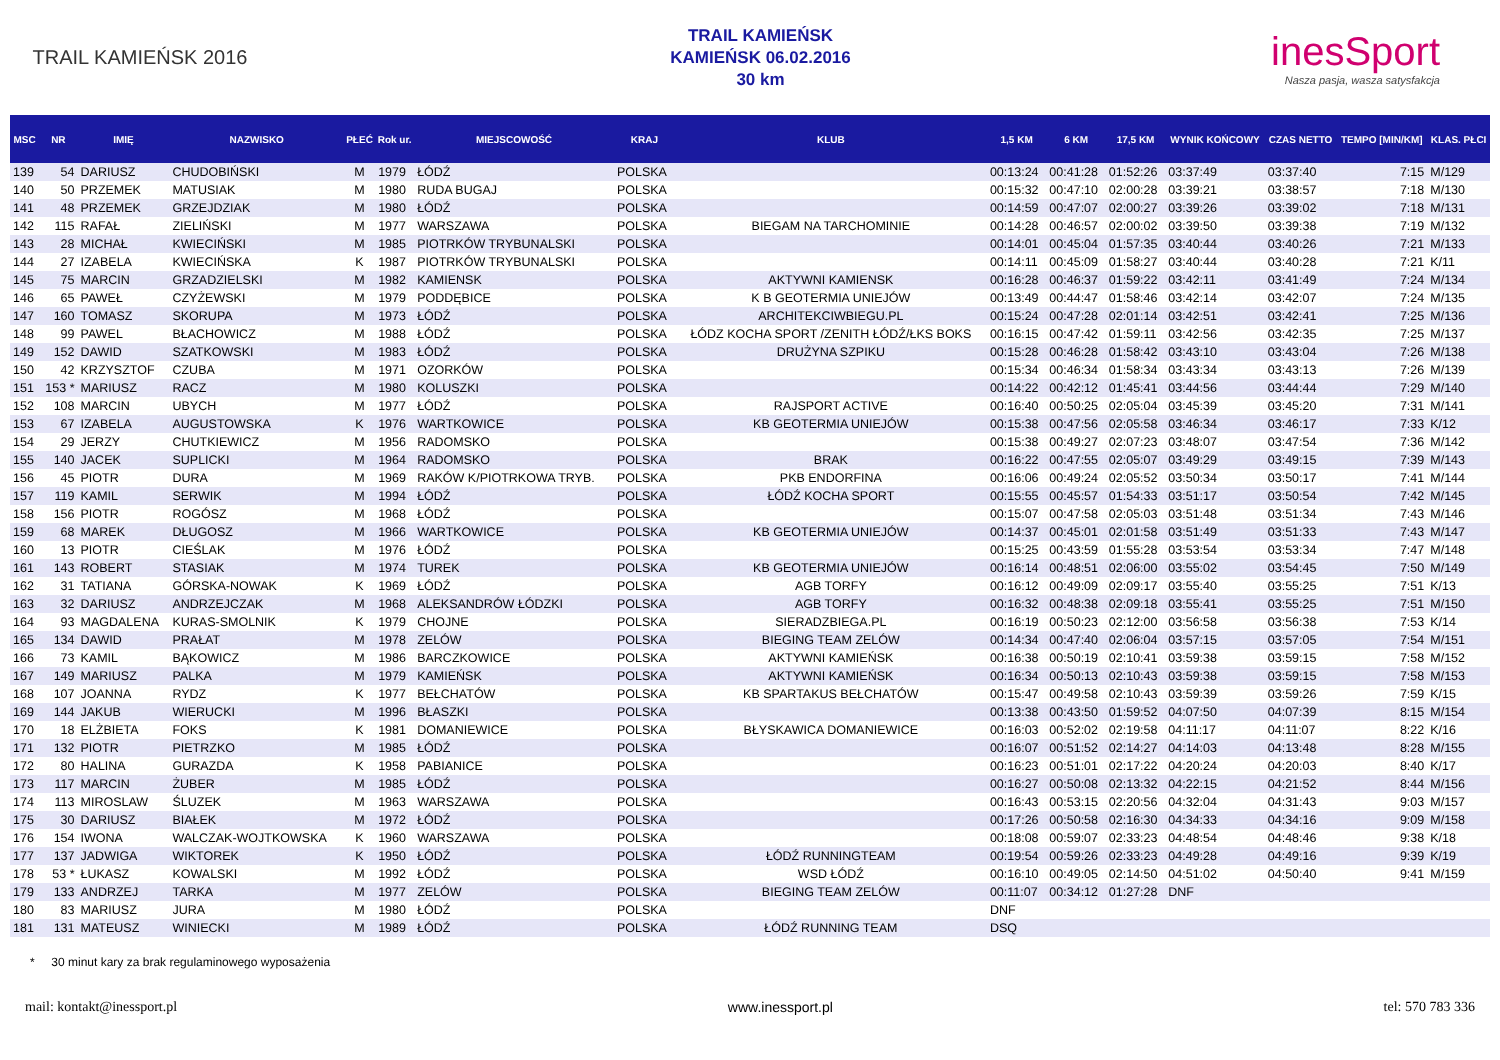TRAIL KAMIEŃSK 2016
TRAIL KAMIEŃSK
KAMIEŃSK 06.02.2016
30 km
inesSport
Nasza pasja, wasza satysfakcja
| MSC | NR | IMIĘ | NAZWISKO | PŁEĆ | Rok ur. | MIEJSCOWOŚĆ | KRAJ | KLUB | 1,5 KM | 6 KM | 17,5 KM | WYNIK KOŃCOWY | CZAS NETTO | TEMPO [MIN/KM] | KLAS. PŁCI |
| --- | --- | --- | --- | --- | --- | --- | --- | --- | --- | --- | --- | --- | --- | --- | --- |
| 139 | 54 | DARIUSZ | CHUDOBIŃSKI | M | 1979 | ŁÓDŹ | POLSKA | | 00:13:24 | 00:41:28 | 01:52:26 | 03:37:49 | 03:37:40 | 7:15 | M/129 |
| 140 | 50 | PRZEMEK | MATUSIAK | M | 1980 | RUDA BUGAJ | POLSKA | | 00:15:32 | 00:47:10 | 02:00:28 | 03:39:21 | 03:38:57 | 7:18 | M/130 |
| 141 | 48 | PRZEMEK | GRZEJDZIAK | M | 1980 | ŁÓDŹ | POLSKA | | 00:14:59 | 00:47:07 | 02:00:27 | 03:39:26 | 03:39:02 | 7:18 | M/131 |
| 142 | 115 | RAFAŁ | ZIELIŃSKI | M | 1977 | WARSZAWA | POLSKA | BIEGAM NA TARCHOMINIE | 00:14:28 | 00:46:57 | 02:00:02 | 03:39:50 | 03:39:38 | 7:19 | M/132 |
| 143 | 28 | MICHAŁ | KWIECIŃSKI | M | 1985 | PIOTRKÓW TRYBUNALSKI | POLSKA | | 00:14:01 | 00:45:04 | 01:57:35 | 03:40:44 | 03:40:26 | 7:21 | M/133 |
| 144 | 27 | IZABELA | KWIECIŃSKA | K | 1987 | PIOTRKÓW TRYBUNALSKI | POLSKA | | 00:14:11 | 00:45:09 | 01:58:27 | 03:40:44 | 03:40:28 | 7:21 | K/11 |
| 145 | 75 | MARCIN | GRZADZIELSKI | M | 1982 | KAMIENSK | POLSKA | AKTYWNI KAMIENSK | 00:16:28 | 00:46:37 | 01:59:22 | 03:42:11 | 03:41:49 | 7:24 | M/134 |
| 146 | 65 | PAWEŁ | CZYŻEWSKI | M | 1979 | PODDĘBICE | POLSKA | K B GEOTERMIA UNIEJÓW | 00:13:49 | 00:44:47 | 01:58:46 | 03:42:14 | 03:42:07 | 7:24 | M/135 |
| 147 | 160 | TOMASZ | SKORUPA | M | 1973 | ŁÓDŹ | POLSKA | ARCHITEKCIWBIEGU.PL | 00:15:24 | 00:47:28 | 02:01:14 | 03:42:51 | 03:42:41 | 7:25 | M/136 |
| 148 | 99 | PAWEL | BŁACHOWICZ | M | 1988 | ŁÓDŹ | POLSKA | ŁÓDZ KOCHA SPORT /ZENITH ŁÓDŹ/ŁKS BOKS | 00:16:15 | 00:47:42 | 01:59:11 | 03:42:56 | 03:42:35 | 7:25 | M/137 |
| 149 | 152 | DAWID | SZATKOWSKI | M | 1983 | ŁÓDŹ | POLSKA | DRUŻYNA SZPIKU | 00:15:28 | 00:46:28 | 01:58:42 | 03:43:10 | 03:43:04 | 7:26 | M/138 |
| 150 | 42 | KRZYSZTOF | CZUBA | M | 1971 | OZORKÓW | POLSKA | | 00:15:34 | 00:46:34 | 01:58:34 | 03:43:34 | 03:43:13 | 7:26 | M/139 |
| 151 | 153 * | MARIUSZ | RACZ | M | 1980 | KOLUSZKI | POLSKA | | 00:14:22 | 00:42:12 | 01:45:41 | 03:44:56 | 03:44:44 | 7:29 | M/140 |
| 152 | 108 | MARCIN | UBYCH | M | 1977 | ŁÓDŹ | POLSKA | RAJSPORT ACTIVE | 00:16:40 | 00:50:25 | 02:05:04 | 03:45:39 | 03:45:20 | 7:31 | M/141 |
| 153 | 67 | IZABELA | AUGUSTOWSKA | K | 1976 | WARTKOWICE | POLSKA | KB GEOTERMIA UNIEJÓW | 00:15:38 | 00:47:56 | 02:05:58 | 03:46:34 | 03:46:17 | 7:33 | K/12 |
| 154 | 29 | JERZY | CHUTKIEWICZ | M | 1956 | RADOMSKO | POLSKA | | 00:15:38 | 00:49:27 | 02:07:23 | 03:48:07 | 03:47:54 | 7:36 | M/142 |
| 155 | 140 | JACEK | SUPLICKI | M | 1964 | RADOMSKO | POLSKA | BRAK | 00:16:22 | 00:47:55 | 02:05:07 | 03:49:29 | 03:49:15 | 7:39 | M/143 |
| 156 | 45 | PIOTR | DURA | M | 1969 | RAKÓW K/PIOTRKOWA TRYB. | POLSKA | PKB ENDORFINA | 00:16:06 | 00:49:24 | 02:05:52 | 03:50:34 | 03:50:17 | 7:41 | M/144 |
| 157 | 119 | KAMIL | SERWIK | M | 1994 | ŁÓDŹ | POLSKA | ŁÓDŹ KOCHA SPORT | 00:15:55 | 00:45:57 | 01:54:33 | 03:51:17 | 03:50:54 | 7:42 | M/145 |
| 158 | 156 | PIOTR | ROGÓSZ | M | 1968 | ŁÓDŹ | POLSKA | | 00:15:07 | 00:47:58 | 02:05:03 | 03:51:48 | 03:51:34 | 7:43 | M/146 |
| 159 | 68 | MAREK | DŁUGOSZ | M | 1966 | WARTKOWICE | POLSKA | KB GEOTERMIA UNIEJÓW | 00:14:37 | 00:45:01 | 02:01:58 | 03:51:49 | 03:51:33 | 7:43 | M/147 |
| 160 | 13 | PIOTR | CIEŚLAK | M | 1976 | ŁÓDŹ | POLSKA | | 00:15:25 | 00:43:59 | 01:55:28 | 03:53:54 | 03:53:34 | 7:47 | M/148 |
| 161 | 143 | ROBERT | STASIAK | M | 1974 | TUREK | POLSKA | KB GEOTERMIA UNIEJÓW | 00:16:14 | 00:48:51 | 02:06:00 | 03:55:02 | 03:54:45 | 7:50 | M/149 |
| 162 | 31 | TATIANA | GÓRSKA-NOWAK | K | 1969 | ŁÓDŹ | POLSKA | AGB TORFY | 00:16:12 | 00:49:09 | 02:09:17 | 03:55:40 | 03:55:25 | 7:51 | K/13 |
| 163 | 32 | DARIUSZ | ANDRZEJCZAK | M | 1968 | ALEKSANDRÓW ŁÓDZKI | POLSKA | AGB TORFY | 00:16:32 | 00:48:38 | 02:09:18 | 03:55:41 | 03:55:25 | 7:51 | M/150 |
| 164 | 93 | MAGDALENA | KURAS-SMOLNIK | K | 1979 | CHOJNE | POLSKA | SIERADZBIEGA.PL | 00:16:19 | 00:50:23 | 02:12:00 | 03:56:58 | 03:56:38 | 7:53 | K/14 |
| 165 | 134 | DAWID | PRAŁAT | M | 1978 | ZELÓW | POLSKA | BIEGING TEAM ZELÓW | 00:14:34 | 00:47:40 | 02:06:04 | 03:57:15 | 03:57:05 | 7:54 | M/151 |
| 166 | 73 | KAMIL | BĄKOWICZ | M | 1986 | BARCZKOWICE | POLSKA | AKTYWNI KAMIEŃSK | 00:16:38 | 00:50:19 | 02:10:41 | 03:59:38 | 03:59:15 | 7:58 | M/152 |
| 167 | 149 | MARIUSZ | PALKA | M | 1979 | KAMIEŃSK | POLSKA | AKTYWNI KAMIEŃSK | 00:16:34 | 00:50:13 | 02:10:43 | 03:59:38 | 03:59:15 | 7:58 | M/153 |
| 168 | 107 | JOANNA | RYDZ | K | 1977 | BEŁCHATÓW | POLSKA | KB SPARTAKUS BEŁCHATÓW | 00:15:47 | 00:49:58 | 02:10:43 | 03:59:39 | 03:59:26 | 7:59 | K/15 |
| 169 | 144 | JAKUB | WIERUCKI | M | 1996 | BŁASZKI | POLSKA | | 00:13:38 | 00:43:50 | 01:59:52 | 04:07:50 | 04:07:39 | 8:15 | M/154 |
| 170 | 18 | ELŻBIETA | FOKS | K | 1981 | DOMANIEWICE | POLSKA | BŁYSKAWICA DOMANIEWICE | 00:16:03 | 00:52:02 | 02:19:58 | 04:11:17 | 04:11:07 | 8:22 | K/16 |
| 171 | 132 | PIOTR | PIETRZKO | M | 1985 | ŁÓDŹ | POLSKA | | 00:16:07 | 00:51:52 | 02:14:27 | 04:14:03 | 04:13:48 | 8:28 | M/155 |
| 172 | 80 | HALINA | GURAZDA | K | 1958 | PABIANICE | POLSKA | | 00:16:23 | 00:51:01 | 02:17:22 | 04:20:24 | 04:20:03 | 8:40 | K/17 |
| 173 | 117 | MARCIN | ŻUBER | M | 1985 | ŁÓDŹ | POLSKA | | 00:16:27 | 00:50:08 | 02:13:32 | 04:22:15 | 04:21:52 | 8:44 | M/156 |
| 174 | 113 | MIROSLAW | ŚLUZEK | M | 1963 | WARSZAWA | POLSKA | | 00:16:43 | 00:53:15 | 02:20:56 | 04:32:04 | 04:31:43 | 9:03 | M/157 |
| 175 | 30 | DARIUSZ | BIAŁEK | M | 1972 | ŁÓDŹ | POLSKA | | 00:17:26 | 00:50:58 | 02:16:30 | 04:34:33 | 04:34:16 | 9:09 | M/158 |
| 176 | 154 | IWONA | WALCZAK-WOJTKOWSKA | K | 1960 | WARSZAWA | POLSKA | | 00:18:08 | 00:59:07 | 02:33:23 | 04:48:54 | 04:48:46 | 9:38 | K/18 |
| 177 | 137 | JADWIGA | WIKTOREK | K | 1950 | ŁÓDŹ | POLSKA | ŁÓDŹ RUNNINGTEAM | 00:19:54 | 00:59:26 | 02:33:23 | 04:49:28 | 04:49:16 | 9:39 | K/19 |
| 178 | 53 * | ŁUKASZ | KOWALSKI | M | 1992 | ŁÓDŹ | POLSKA | WSD ŁÓDŹ | 00:16:10 | 00:49:05 | 02:14:50 | 04:51:02 | 04:50:40 | 9:41 | M/159 |
| 179 | 133 | ANDRZEJ | TARKA | M | 1977 | ZELÓW | POLSKA | BIEGING TEAM ZELÓW | 00:11:07 | 00:34:12 | 01:27:28 | DNF | | | |
| 180 | 83 | MARIUSZ | JURA | M | 1980 | ŁÓDŹ | POLSKA | | DNF | | | | | | |
| 181 | 131 | MATEUSZ | WINIECKI | M | 1989 | ŁÓDŹ | POLSKA | ŁÓDŹ RUNNING TEAM | DSQ | | | | | | |
* 30 minut kary za brak regulaminowego wyposażenia
mail: kontakt@inessport.pl www.inessport.pl tel: 570 783 336